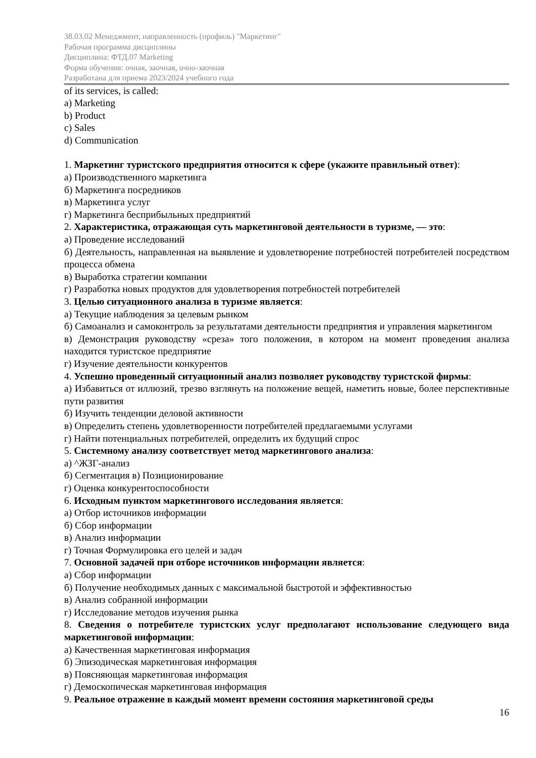38.03.02 Менеджмент, направленность (профиль) "Маркетинг"
Рабочая программа дисциплины
Дисциплина: ФТД.07 Marketing
Форма обучения: очная, заочная, очно-заочная
Разработана для приема 2023/2024 учебного года
of its services, is called:
a) Marketing
b) Product
c) Sales
d) Communication
1. Маркетинг туристского предприятия относится к сфере (укажите правильный ответ):
а) Производственного маркетинга
б) Маркетинга посредников
в) Маркетинга услуг
г) Маркетинга бесприбыльных предприятий
2. Характеристика, отражающая суть маркетинговой деятельности в туризме, — это:
а) Проведение исследований
б) Деятельность, направленная на выявление и удовлетворение потребностей потребителей посредством процесса обмена
в) Выработка стратегии компании
г) Разработка новых продуктов для удовлетворения потребностей потребителей
3. Целью ситуационного анализа в туризме является:
а) Текущие наблюдения за целевым рынком
б) Самоанализ и самоконтроль за результатами деятельности предприятия и управления маркетингом
в) Демонстрация руководству «среза» того положения, в котором на момент проведения анализа находится туристское предприятие
г) Изучение деятельности конкурентов
4. Успешно проведенный ситуационный анализ позволяет руководству туристской фирмы:
а) Избавиться от иллюзий, трезво взглянуть на положение вещей, наметить новые, более перспективные пути развития
б) Изучить тенденции деловой активности
в) Определить степень удовлетворенности потребителей предлагаемыми услугами
г) Найти потенциальных потребителей, определить их будущий спрос
5. Системному анализу соответствует метод маркетингового анализа:
а) ^ЖЗГ-анализ
б) Сегментация в) Позиционирование
г) Оценка конкурентоспособности
6. Исходным пунктом маркетингового исследования является:
а) Отбор источников информации
б) Сбор информации
в) Анализ информации
г) Точная Формулировка его целей и задач
7. Основной задачей при отборе источников информации является:
а) Сбор информации
б) Получение необходимых данных с максимальной быстротой и эффективностью
в) Анализ собранной информации
г) Исследование методов изучения рынка
8. Сведения о потребителе туристских услуг предполагают использование следующего вида маркетинговой информации:
а) Качественная маркетинговая информация
б) Эпизодическая маркетинговая информация
в) Поясняющая маркетинговая информация
г) Демоскопическая маркетинговая информация
9. Реальное отражение в каждый момент времени состояния маркетинговой среды
16